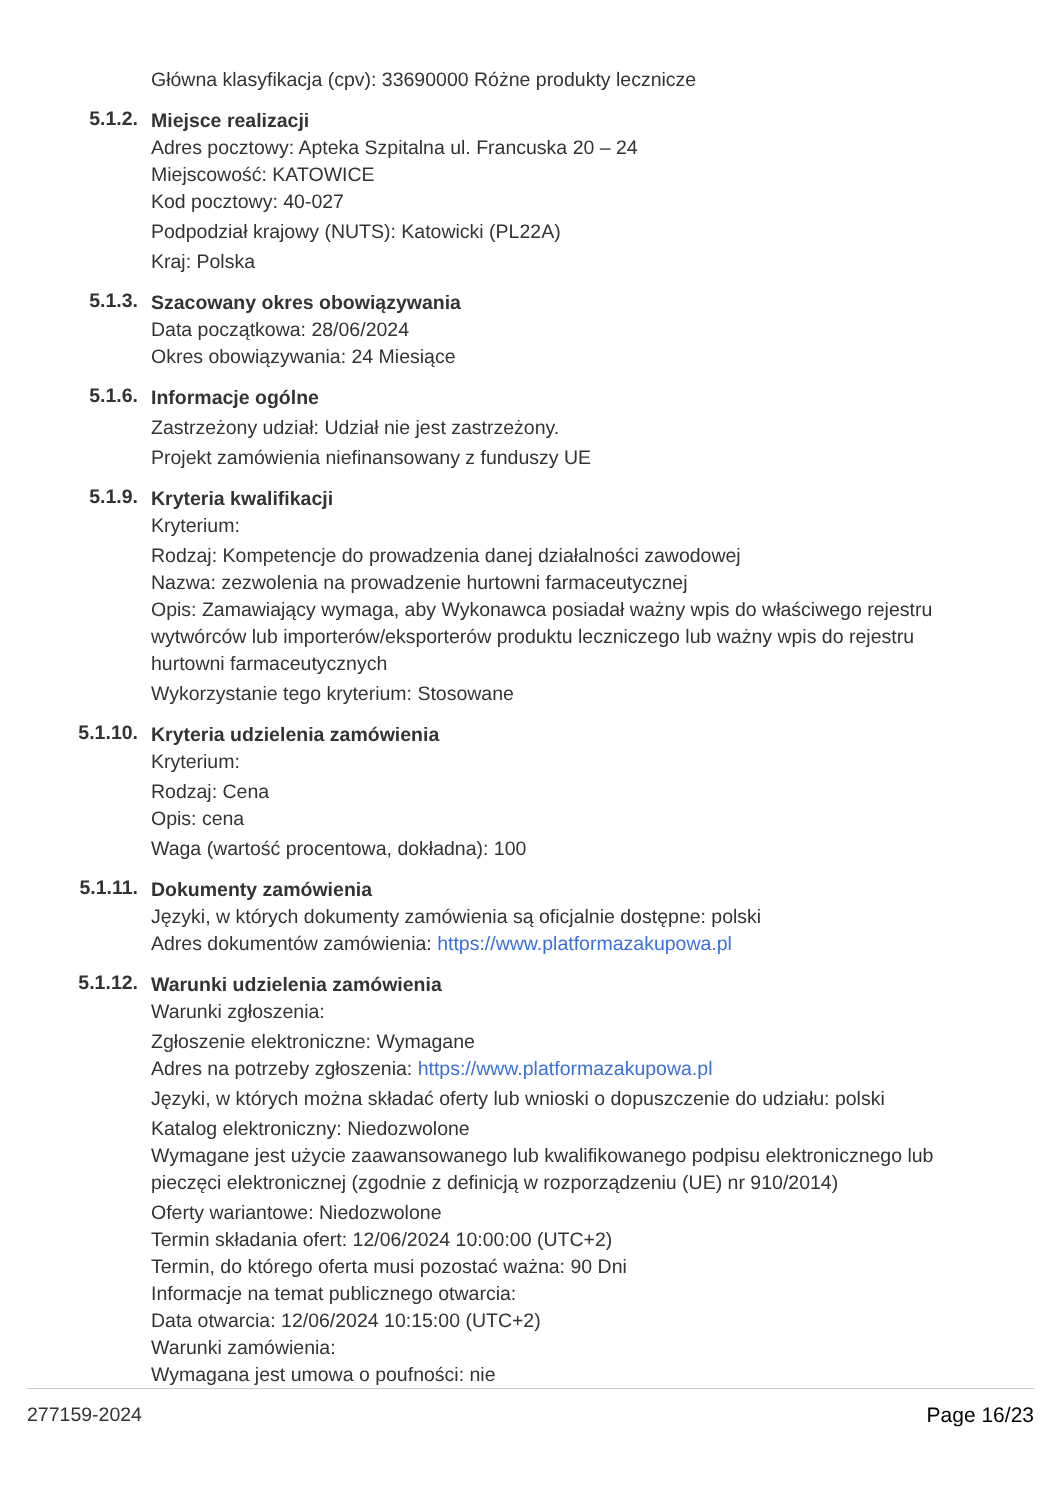Główna klasyfikacja (cpv): 33690000 Różne produkty lecznicze
5.1.2.
Miejsce realizacji
Adres pocztowy: Apteka Szpitalna ul. Francuska 20 – 24
Miejscowość: KATOWICE
Kod pocztowy: 40-027
Podpodział krajowy (NUTS): Katowicki (PL22A)
Kraj: Polska
5.1.3.
Szacowany okres obowiązywania
Data początkowa: 28/06/2024
Okres obowiązywania: 24 Miesiące
5.1.6.
Informacje ogólne
Zastrzeżony udział: Udział nie jest zastrzeżony.
Projekt zamówienia niefinansowany z funduszy UE
5.1.9.
Kryteria kwalifikacji
Kryterium:
Rodzaj: Kompetencje do prowadzenia danej działalności zawodowej
Nazwa: zezwolenia na prowadzenie hurtowni farmaceutycznej
Opis: Zamawiający wymaga, aby Wykonawca posiadał ważny wpis do właściwego rejestru wytwórców lub importerów/eksporterów produktu leczniczego lub ważny wpis do rejestru hurtowni farmaceutycznych
Wykorzystanie tego kryterium: Stosowane
5.1.10.
Kryteria udzielenia zamówienia
Kryterium:
Rodzaj: Cena
Opis: cena
Waga (wartość procentowa, dokładna): 100
5.1.11.
Dokumenty zamówienia
Języki, w których dokumenty zamówienia są oficjalnie dostępne: polski
Adres dokumentów zamówienia: https://www.platformazakupowa.pl
5.1.12.
Warunki udzielenia zamówienia
Warunki zgłoszenia:
Zgłoszenie elektroniczne: Wymagane
Adres na potrzeby zgłoszenia: https://www.platformazakupowa.pl
Języki, w których można składać oferty lub wnioski o dopuszczenie do udziału: polski
Katalog elektroniczny: Niedozwolone
Wymagane jest użycie zaawansowanego lub kwalifikowanego podpisu elektronicznego lub pieczęci elektronicznej (zgodnie z definicją w rozporządzeniu (UE) nr 910/2014)
Oferty wariantowe: Niedozwolone
Termin składania ofert: 12/06/2024 10:00:00 (UTC+2)
Termin, do którego oferta musi pozostać ważna: 90 Dni
Informacje na temat publicznego otwarcia:
Data otwarcia: 12/06/2024 10:15:00 (UTC+2)
Warunki zamówienia:
Wymagana jest umowa o poufności: nie
277159-2024 Page 16/23